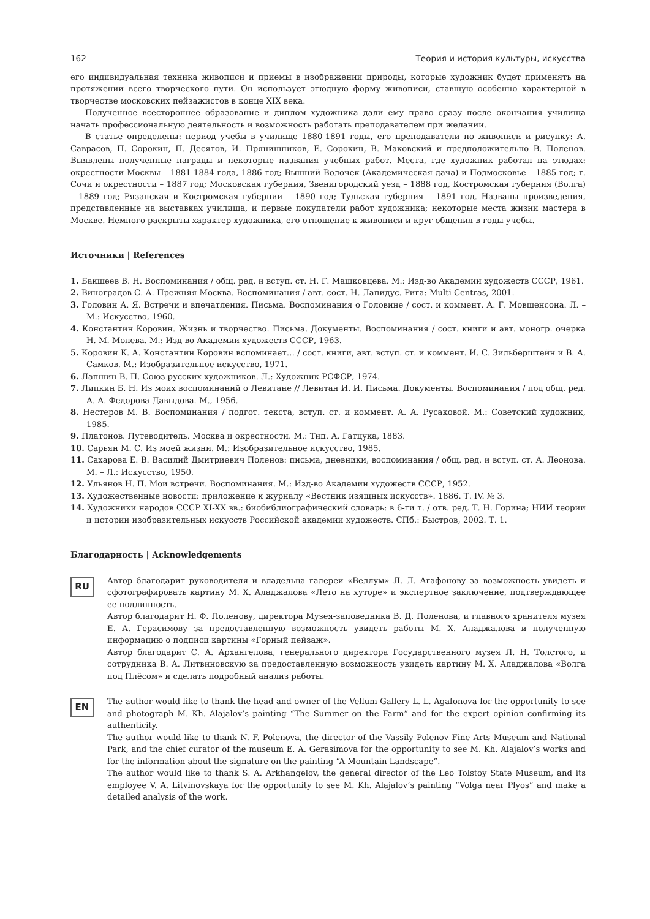162 Теория и история культуры, искусства
его индивидуальная техника живописи и приемы в изображении природы, которые художник будет применять на протяжении всего творческого пути. Он использует этюдную форму живописи, ставшую особенно характерной в творчестве московских пейзажистов в конце XIX века.
Полученное всестороннее образование и диплом художника дали ему право сразу после окончания училища начать профессиональную деятельность и возможность работать преподавателем при желании.
В статье определены: период учебы в училище 1880-1891 годы, его преподаватели по живописи и рисунку: А. Саврасов, П. Сорокин, П. Десятов, И. Прянишников, Е. Сорокин, В. Маковский и предположительно В. Поленов. Выявлены полученные награды и некоторые названия учебных работ. Места, где художник работал на этюдах: окрестности Москвы – 1881-1884 года, 1886 год; Вышний Волочек (Академическая дача) и Подмосковье – 1885 год; г. Сочи и окрестности – 1887 год; Московская губерния, Звенигородский уезд – 1888 год, Костромская губерния (Волга) – 1889 год; Рязанская и Костромская губернии – 1890 год; Тульская губерния – 1891 год. Названы произведения, представленные на выставках училища, и первые покупатели работ художника; некоторые места жизни мастера в Москве. Немного раскрыты характер художника, его отношение к живописи и круг общения в годы учебы.
Источники | References
1. Бакшеев В. Н. Воспоминания / общ. ред. и вступ. ст. Н. Г. Машковцева. М.: Изд-во Академии художеств СССР, 1961.
2. Виноградов С. А. Прежняя Москва. Воспоминания / авт.-сост. Н. Лапидус. Рига: Multi Centras, 2001.
3. Головин А. Я. Встречи и впечатления. Письма. Воспоминания о Головине / сост. и коммент. А. Г. Мовшенсона. Л. – М.: Искусство, 1960.
4. Константин Коровин. Жизнь и творчество. Письма. Документы. Воспоминания / сост. книги и авт. моногр. очерка Н. М. Молева. М.: Изд-во Академии художеств СССР, 1963.
5. Коровин К. А. Константин Коровин вспоминает… / сост. книги, авт. вступ. ст. и коммент. И. С. Зильберштейн и В. А. Самков. М.: Изобразительное искусство, 1971.
6. Лапшин В. П. Союз русских художников. Л.: Художник РСФСР, 1974.
7. Липкин Б. Н. Из моих воспоминаний о Левитане // Левитан И. И. Письма. Документы. Воспоминания / под общ. ред. А. А. Федорова-Давыдова. М., 1956.
8. Нестеров М. В. Воспоминания / подгот. текста, вступ. ст. и коммент. А. А. Русаковой. М.: Советский художник, 1985.
9. Платонов. Путеводитель. Москва и окрестности. М.: Тип. А. Гатцука, 1883.
10. Сарьян М. С. Из моей жизни. М.: Изобразительное искусство, 1985.
11. Сахарова Е. В. Василий Дмитриевич Поленов: письма, дневники, воспоминания / общ. ред. и вступ. ст. А. Леонова. М. – Л.: Искусство, 1950.
12. Ульянов Н. П. Мои встречи. Воспоминания. М.: Изд-во Академии художеств СССР, 1952.
13. Художественные новости: приложение к журналу «Вестник изящных искусств». 1886. Т. IV. № 3.
14. Художники народов СССР XI-XX вв.: биобиблиографический словарь: в 6-ти т. / отв. ред. Т. Н. Горина; НИИ теории и истории изобразительных искусств Российской академии художеств. СПб.: Быстров, 2002. Т. 1.
Благодарность | Acknowledgements
RU
Автор благодарит руководителя и владельца галереи «Веллум» Л. Л. Агафонову за возможность увидеть и сфотографировать картину М. Х. Аладжалова «Лето на хуторе» и экспертное заключение, подтверждающее ее подлинность.
Автор благодарит Н. Ф. Поленову, директора Музея-заповедника В. Д. Поленова, и главного хранителя музея Е. А. Герасимову за предоставленную возможность увидеть работы М. Х. Аладжалова и полученную информацию о подписи картины «Горный пейзаж».
Автор благодарит С. А. Архангелова, генерального директора Государственного музея Л. Н. Толстого, и сотрудника В. А. Литвиновскую за предоставленную возможность увидеть картину М. Х. Аладжалова «Волга под Плёсом» и сделать подробный анализ работы.
EN
The author would like to thank the head and owner of the Vellum Gallery L. L. Agafonova for the opportunity to see and photograph M. Kh. Alajalov’s painting “The Summer on the Farm” and for the expert opinion confirming its authenticity.
The author would like to thank N. F. Polenova, the director of the Vassily Polenov Fine Arts Museum and National Park, and the chief curator of the museum E. A. Gerasimova for the opportunity to see M. Kh. Alajalov’s works and for the information about the signature on the painting “A Mountain Landscape”.
The author would like to thank S. A. Arkhangelov, the general director of the Leo Tolstoy State Museum, and its employee V. A. Litvinovskaya for the opportunity to see M. Kh. Alajalov’s painting “Volga near Plyos” and make a detailed analysis of the work.